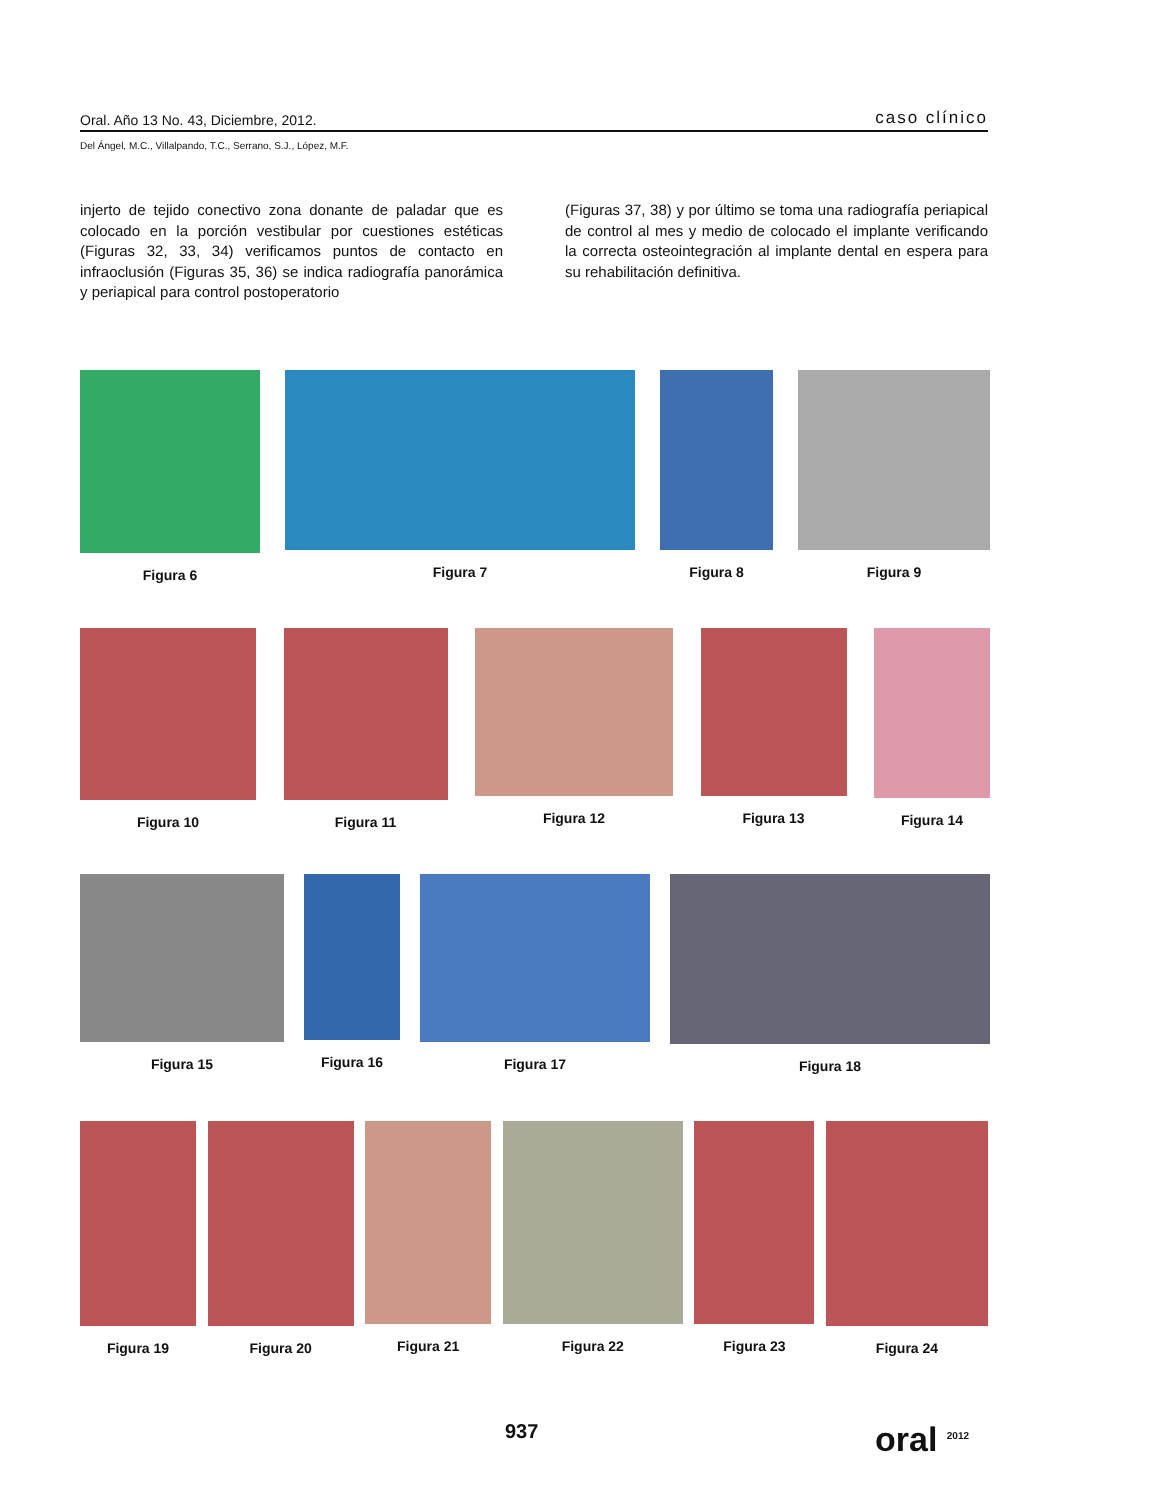Oral. Año 13 No. 43, Diciembre, 2012. caso clínico
Del Ángel, M.C., Villalpando, T.C., Serrano, S.J., López, M.F.
injerto de tejido conectivo zona donante de paladar que es colocado en la porción vestibular por cuestiones estéticas (Figuras 32, 33, 34) verificamos puntos de contacto en infraoclusión (Figuras 35, 36) se indica radiografía panorámica y periapical para control postoperatorio
(Figuras 37, 38) y por último se toma una radiografía periapical de control al mes y medio de colocado el implante verificando la correcta osteointegración al implante dental en espera para su rehabilitación definitiva.
Figura 6 Figura 7 Figura 8 Figura 9
Figura 10 Figura 11 Figura 12 Figura 13 Figura 14
Figura 15 Figura 16 Figura 17 Figura 18
Figura 19 Figura 20 Figura 21 Figura 22 Figura 23 Figura 24
937 oral <sup>2012</sup>